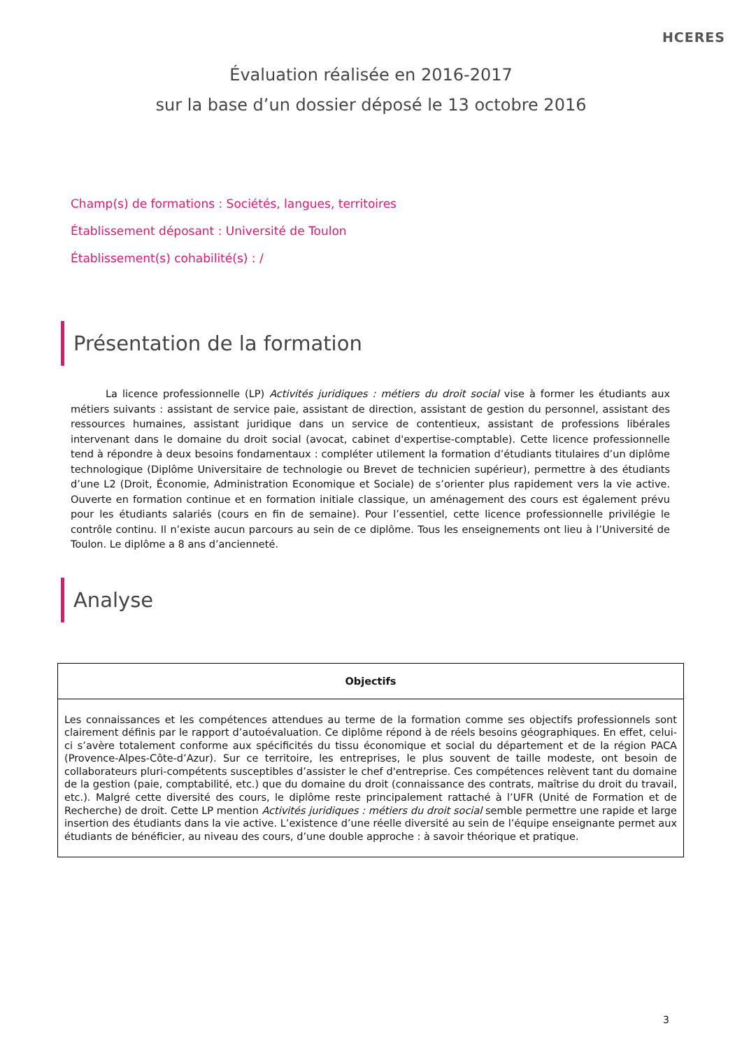HCERES
Évaluation réalisée en 2016-2017
sur la base d’un dossier déposé le 13 octobre 2016
Champ(s) de formations : Sociétés, langues, territoires
Établissement déposant : Université de Toulon
Établissement(s) cohabilité(s) : /
Présentation de la formation
La licence professionnelle (LP) Activités juridiques : métiers du droit social vise à former les étudiants aux métiers suivants : assistant de service paie, assistant de direction, assistant de gestion du personnel, assistant des ressources humaines, assistant juridique dans un service de contentieux, assistant de professions libérales intervenant dans le domaine du droit social (avocat, cabinet d'expertise-comptable). Cette licence professionnelle tend à répondre à deux besoins fondamentaux : compléter utilement la formation d’étudiants titulaires d’un diplôme technologique (Diplôme Universitaire de technologie ou Brevet de technicien supérieur), permettre à des étudiants d’une L2 (Droit, Économie, Administration Economique et Sociale) de s’orienter plus rapidement vers la vie active. Ouverte en formation continue et en formation initiale classique, un aménagement des cours est également prévu pour les étudiants salariés (cours en fin de semaine). Pour l’essentiel, cette licence professionnelle privilégie le contrôle continu. Il n’existe aucun parcours au sein de ce diplôme. Tous les enseignements ont lieu à l’Université de Toulon. Le diplôme a 8 ans d’ancienneté.
Analyse
| Objectifs |
| --- |
| Les connaissances et les compétences attendues au terme de la formation comme ses objectifs professionnels sont clairement définis par le rapport d’autoévaluation. Ce diplôme répond à de réels besoins géographiques. En effet, celui-ci s’avère totalement conforme aux spécificités du tissu économique et social du département et de la région PACA (Provence-Alpes-Côte-d’Azur). Sur ce territoire, les entreprises, le plus souvent de taille modeste, ont besoin de collaborateurs pluri-compétents susceptibles d’assister le chef d'entreprise. Ces compétences relèvent tant du domaine de la gestion (paie, comptabilité, etc.) que du domaine du droit (connaissance des contrats, maîtrise du droit du travail, etc.). Malgré cette diversité des cours, le diplôme reste principalement rattaché à l’UFR (Unité de Formation et de Recherche) de droit. Cette LP mention Activités juridiques : métiers du droit social semble permettre une rapide et large insertion des étudiants dans la vie active. L’existence d’une réelle diversité au sein de l’équipe enseignante permet aux étudiants de bénéficier, au niveau des cours, d’une double approche : à savoir théorique et pratique. |
3